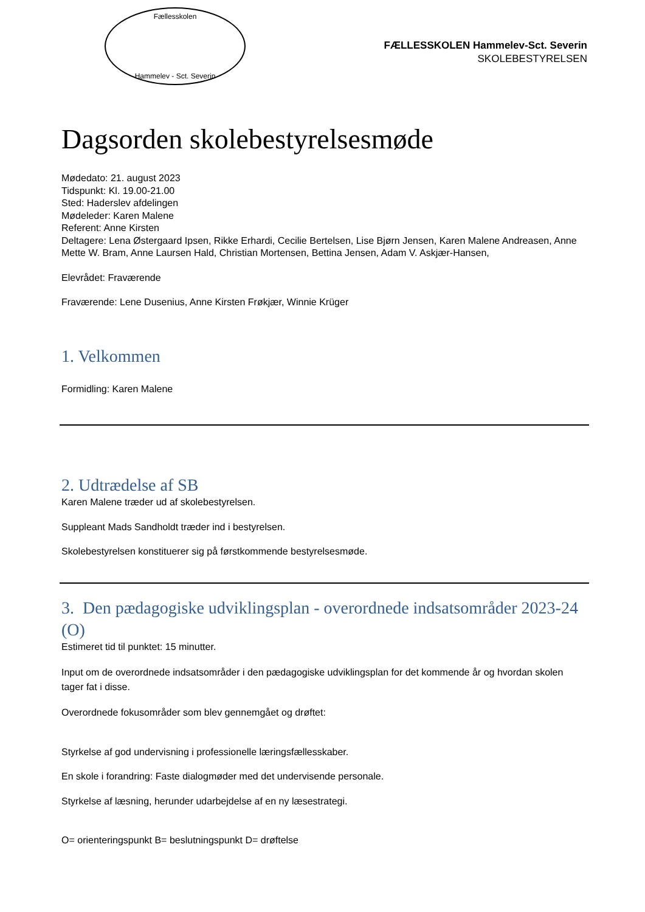Fællesskolen
Hammelev - Sct. Severin
FÆLLESSKOLEN Hammelev-Sct. Severin
SKOLEBESTYRELSEN
Dagsorden skolebestyrelsesmøde
Mødedato: 21. august 2023
Tidspunkt: Kl. 19.00-21.00
Sted: Haderslev afdelingen
Mødeleder: Karen Malene
Referent: Anne Kirsten
Deltagere: Lena Østergaard Ipsen, Rikke Erhardi, Cecilie Bertelsen, Lise Bjørn Jensen, Karen Malene Andreasen, Anne Mette W. Bram, Anne Laursen Hald, Christian Mortensen, Bettina Jensen, Adam V. Askjær-Hansen,
Elevrådet: Fraværende
Fraværende: Lene Dusenius, Anne Kirsten Frøkjær, Winnie Krüger
1. Velkommen
Formidling: Karen Malene
2. Udtrædelse af SB
Karen Malene træder ud af skolebestyrelsen.
Suppleant Mads Sandholdt træder ind i bestyrelsen.
Skolebestyrelsen konstituerer sig på førstkommende bestyrelsesmøde.
3. Den pædagogiske udviklingsplan - overordnede indsatsområder 2023-24 (O)
Estimeret tid til punktet: 15 minutter.
Input om de overordnede indsatsområder i den pædagogiske udviklingsplan for det kommende år og hvordan skolen tager fat i disse.
Overordnede fokusområder som blev gennemgået og drøftet:
Styrkelse af god undervisning i professionelle læringsfællesskaber.
En skole i forandring: Faste dialogmøder med det undervisende personale.
Styrkelse af læsning, herunder udarbejdelse af en ny læsestrategi.
O= orienteringspunkt B= beslutningspunkt D= drøftelse